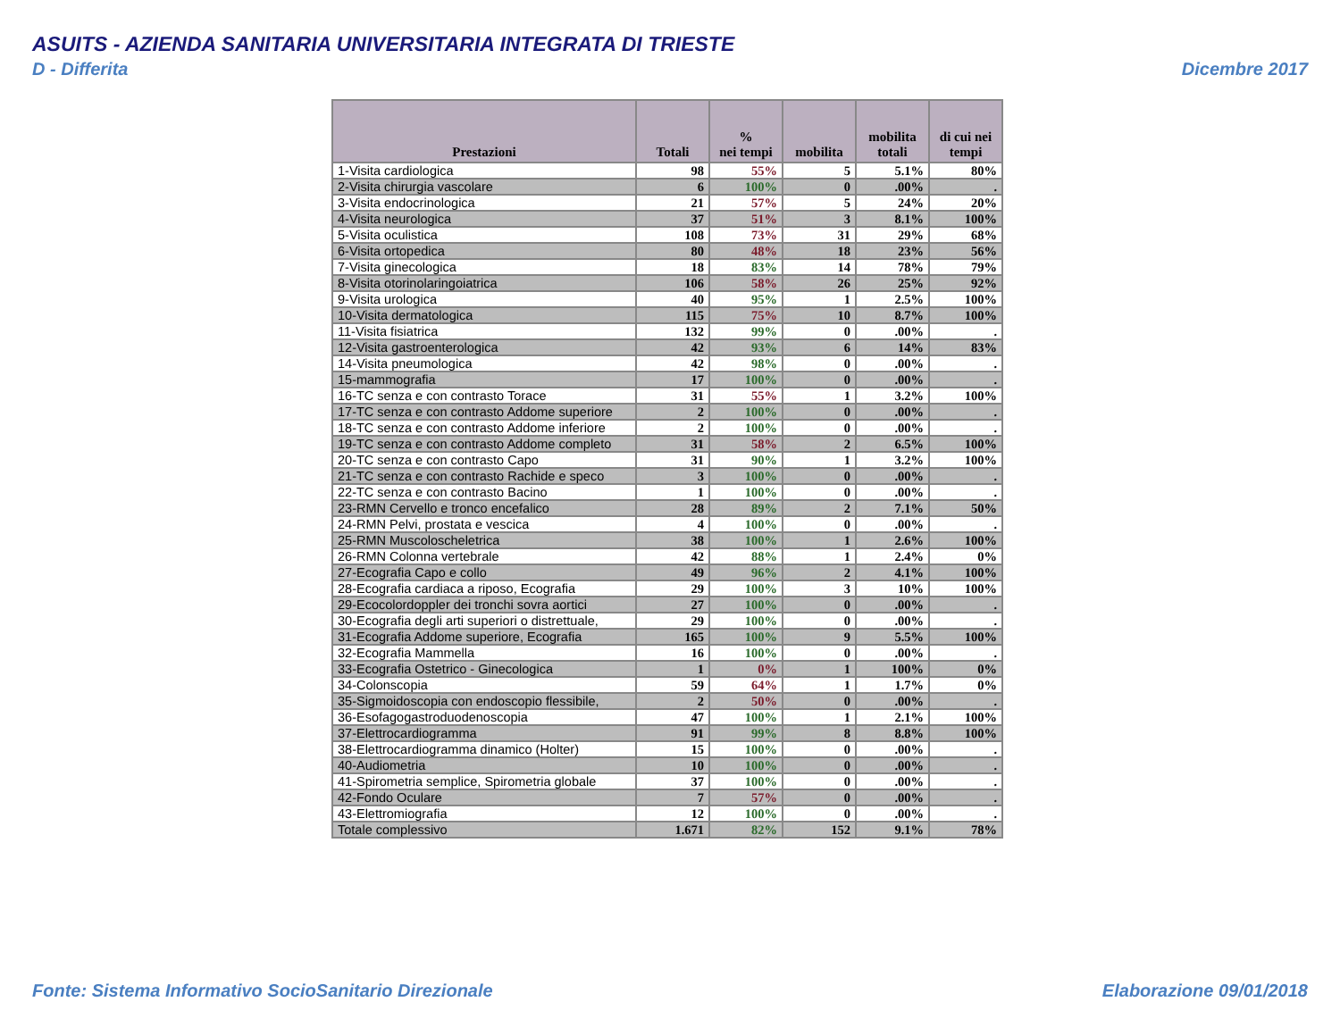ASUITS - AZIENDA SANITARIA UNIVERSITARIA INTEGRATA DI TRIESTE
D - Differita Dicembre 2017
| Prestazioni | Totali | % nei tempi | mobilita | mobilita totali | di cui nei tempi |
| --- | --- | --- | --- | --- | --- |
| 1-Visita cardiologica | 98 | 55% | 5 | 5.1% | 80% |
| 2-Visita chirurgia vascolare | 6 | 100% | 0 | .00% | . |
| 3-Visita endocrinologica | 21 | 57% | 5 | 24% | 20% |
| 4-Visita neurologica | 37 | 51% | 3 | 8.1% | 100% |
| 5-Visita oculistica | 108 | 73% | 31 | 29% | 68% |
| 6-Visita ortopedica | 80 | 48% | 18 | 23% | 56% |
| 7-Visita ginecologica | 18 | 83% | 14 | 78% | 79% |
| 8-Visita otorinolaringoiatrica | 106 | 58% | 26 | 25% | 92% |
| 9-Visita urologica | 40 | 95% | 1 | 2.5% | 100% |
| 10-Visita dermatologica | 115 | 75% | 10 | 8.7% | 100% |
| 11-Visita fisiatrica | 132 | 99% | 0 | .00% | . |
| 12-Visita gastroenterologica | 42 | 93% | 6 | 14% | 83% |
| 14-Visita pneumologica | 42 | 98% | 0 | .00% | . |
| 15-mammografia | 17 | 100% | 0 | .00% | . |
| 16-TC senza e con contrasto Torace | 31 | 55% | 1 | 3.2% | 100% |
| 17-TC senza e con contrasto Addome superiore | 2 | 100% | 0 | .00% | . |
| 18-TC senza e con contrasto Addome inferiore | 2 | 100% | 0 | .00% | . |
| 19-TC senza e con contrasto Addome completo | 31 | 58% | 2 | 6.5% | 100% |
| 20-TC senza e con contrasto Capo | 31 | 90% | 1 | 3.2% | 100% |
| 21-TC senza e con contrasto Rachide e speco | 3 | 100% | 0 | .00% | . |
| 22-TC senza e con contrasto Bacino | 1 | 100% | 0 | .00% | . |
| 23-RMN Cervello e tronco encefalico | 28 | 89% | 2 | 7.1% | 50% |
| 24-RMN Pelvi, prostata e vescica | 4 | 100% | 0 | .00% | . |
| 25-RMN Muscoloscheletrica | 38 | 100% | 1 | 2.6% | 100% |
| 26-RMN Colonna vertebrale | 42 | 88% | 1 | 2.4% | 0% |
| 27-Ecografia Capo e collo | 49 | 96% | 2 | 4.1% | 100% |
| 28-Ecografia cardiaca a riposo, Ecografia | 29 | 100% | 3 | 10% | 100% |
| 29-Ecocolordoppler dei tronchi sovra aortici | 27 | 100% | 0 | .00% | . |
| 30-Ecografia degli arti superiori o distrettuale, | 29 | 100% | 0 | .00% | . |
| 31-Ecografia Addome superiore, Ecografia | 165 | 100% | 9 | 5.5% | 100% |
| 32-Ecografia Mammella | 16 | 100% | 0 | .00% | . |
| 33-Ecografia Ostetrico - Ginecologica | 1 | 0% | 1 | 100% | 0% |
| 34-Colonscopia | 59 | 64% | 1 | 1.7% | 0% |
| 35-Sigmoidoscopia con endoscopio flessibile, | 2 | 50% | 0 | .00% | . |
| 36-Esofagogastroduodenoscopia | 47 | 100% | 1 | 2.1% | 100% |
| 37-Elettrocardiogramma | 91 | 99% | 8 | 8.8% | 100% |
| 38-Elettrocardiogramma dinamico (Holter) | 15 | 100% | 0 | .00% | . |
| 40-Audiometria | 10 | 100% | 0 | .00% | . |
| 41-Spirometria semplice, Spirometria globale | 37 | 100% | 0 | .00% | . |
| 42-Fondo Oculare | 7 | 57% | 0 | .00% | . |
| 43-Elettromiografia | 12 | 100% | 0 | .00% | . |
| Totale complessivo | 1.671 | 82% | 152 | 9.1% | 78% |
Fonte: Sistema Informativo SocioSanitario Direzionale
Elaborazione 09/01/2018